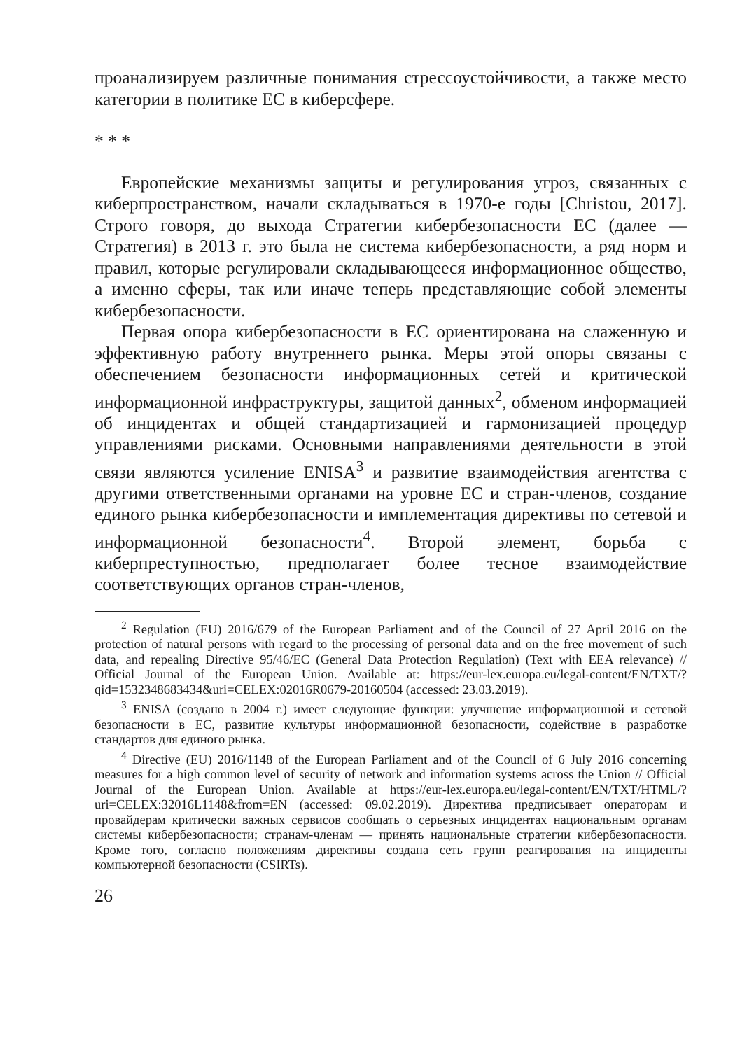проанализируем различные понимания стрессоустойчивости, а также место категории в политике ЕС в киберсфере.
* * *
Европейские механизмы защиты и регулирования угроз, связанных с киберпространством, начали складываться в 1970-е годы [Christou, 2017]. Строго говоря, до выхода Стратегии кибербезопасности ЕС (далее — Стратегия) в 2013 г. это была не система кибербезопасности, а ряд норм и правил, которые регулировали складывающееся информационное общество, а именно сферы, так или иначе теперь представляющие собой элементы кибербезопасности.
Первая опора кибербезопасности в ЕС ориентирована на слаженную и эффективную работу внутреннего рынка. Меры этой опоры связаны с обеспечением безопасности информационных сетей и критической информационной инфраструктуры, защитой данных<sup>2</sup>, обменом информацией об инцидентах и общей стандартизацией и гармонизацией процедур управлениями рисками. Основными направлениями деятельности в этой связи являются усиление ENISA<sup>3</sup> и развитие взаимодействия агентства с другими ответственными органами на уровне ЕС и стран-членов, создание единого рынка кибербезопасности и имплементация директивы по сетевой и информационной безопасности<sup>4</sup>. Второй элемент, борьба с киберпреступностью, предполагает более тесное взаимодействие соответствующих органов стран-членов,
<sup>2</sup> Regulation (EU) 2016/679 of the European Parliament and of the Council of 27 April 2016 on the protection of natural persons with regard to the processing of personal data and on the free movement of such data, and repealing Directive 95/46/EC (General Data Protection Regulation) (Text with EEA relevance) // Official Journal of the European Union. Available at: https://eur-lex.europa.eu/legal-content/EN/TXT/?qid=1532348683434&uri=CELEX:02016R0679-20160504 (accessed: 23.03.2019).
<sup>3</sup> ENISA (создано в 2004 г.) имеет следующие функции: улучшение информационной и сетевой безопасности в ЕС, развитие культуры информационной безопасности, содействие в разработке стандартов для единого рынка.
<sup>4</sup> Directive (EU) 2016/1148 of the European Parliament and of the Council of 6 July 2016 concerning measures for a high common level of security of network and information systems across the Union // Official Journal of the European Union. Available at https://eur-lex.europa.eu/legal-content/EN/TXT/HTML/?uri=CELEX:32016L1148&from=EN (accessed: 09.02.2019). Директива предписывает операторам и провайдерам критически важных сервисов сообщать о серьезных инцидентах национальным органам системы кибербезопасности; странам-членам — принять национальные стратегии кибербезопасности. Кроме того, согласно положениям директивы создана сеть групп реагирования на инциденты компьютерной безопасности (CSIRTs).
26